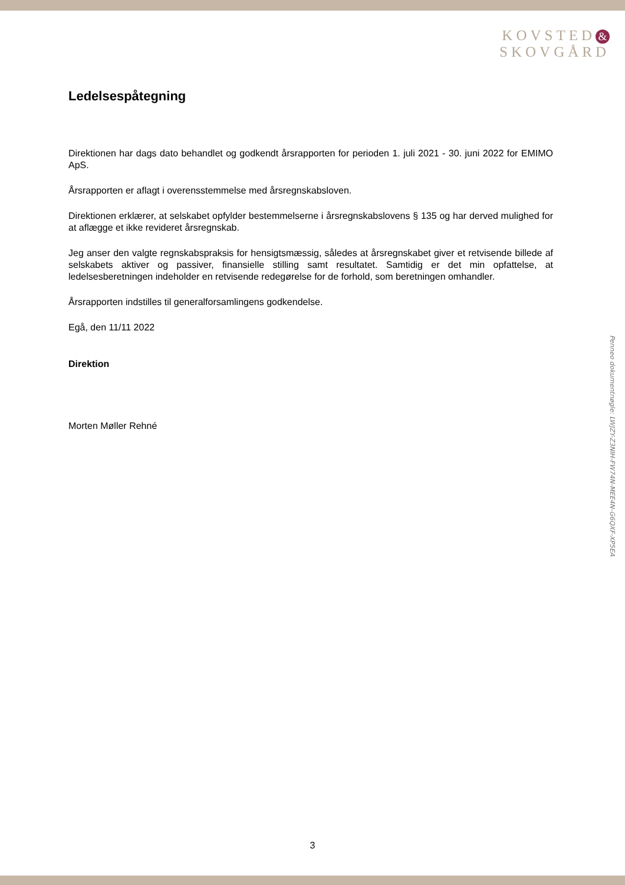KOVSTED &
SKOVGÅRD
Ledelsespåtegning
Direktionen har dags dato behandlet og godkendt årsrapporten for perioden 1. juli 2021 - 30. juni 2022 for EMIMO ApS.
Årsrapporten er aflagt i overensstemmelse med årsregnskabsloven.
Direktionen erklærer, at selskabet opfylder bestemmelserne i årsregnskabslovens § 135 og har derved mulighed for at aflægge et ikke revideret årsregnskab.
Jeg anser den valgte regnskabspraksis for hensigtsmæssig, således at årsregnskabet giver et retvisende billede af selskabets aktiver og passiver, finansielle stilling samt resultatet. Samtidig er det min opfattelse, at ledelsesberetningen indeholder en retvisende redegørelse for de forhold, som beretningen omhandler.
Årsrapporten indstilles til generalforsamlingens godkendelse.
Egå, den 11/11 2022
Direktion
Morten Møller Rehné
Penneo dokumentnøgle: LWJZY-Z3NIH-FW74N-MEE4N-G6QXF-XP5EA
3